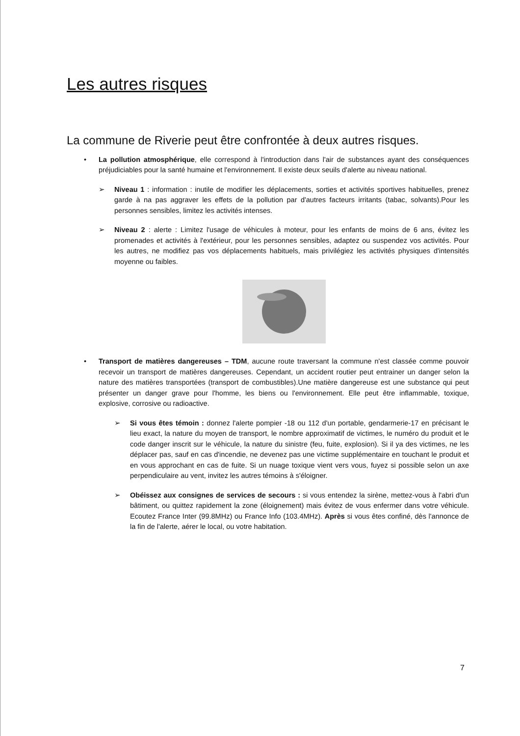Les autres risques
La commune de Riverie peut être confrontée à deux autres risques.
• La pollution atmosphérique, elle correspond à l'introduction dans l'air de substances ayant des conséquences préjudiciables pour la santé humaine et l'environnement. Il existe deux seuils d'alerte au niveau national.
➢ Niveau 1 : information : inutile de modifier les déplacements, sorties et activités sportives habituelles, prenez garde à na pas aggraver les effets de la pollution par d'autres facteurs irritants (tabac, solvants).Pour les personnes sensibles, limitez les activités intenses.
➢ Niveau 2 : alerte : Limitez l'usage de véhicules à moteur, pour les enfants de moins de 6 ans, évitez les promenades et activités à l'extérieur, pour les personnes sensibles, adaptez ou suspendez vos activités. Pour les autres, ne modifiez pas vos déplacements habituels, mais privilégiez les activités physiques d'intensités moyenne ou faibles.
• Transport de matières dangereuses – TDM, aucune route traversant la commune n'est classée comme pouvoir recevoir un transport de matières dangereuses. Cependant, un accident routier peut entrainer un danger selon la nature des matières transportées (transport de combustibles).Une matière dangereuse est une substance qui peut présenter un danger grave pour l'homme, les biens ou l'environnement. Elle peut être inflammable, toxique, explosive, corrosive ou radioactive.
➢ Si vous êtes témoin : donnez l'alerte pompier -18 ou 112 d'un portable, gendarmerie-17 en précisant le lieu exact, la nature du moyen de transport, le nombre approximatif de victimes, le numéro du produit et le code danger inscrit sur le véhicule, la nature du sinistre (feu, fuite, explosion). Si il ya des victimes, ne les déplacer pas, sauf en cas d'incendie, ne devenez pas une victime supplémentaire en touchant le produit et en vous approchant en cas de fuite. Si un nuage toxique vient vers vous, fuyez si possible selon un axe perpendiculaire au vent, invitez les autres témoins à s'éloigner.
➢ Obéissez aux consignes de services de secours : si vous entendez la sirène, mettez-vous à l'abri d'un bâtiment, ou quittez rapidement la zone (éloignement) mais évitez de vous enfermer dans votre véhicule. Ecoutez France Inter (99.8MHz) ou France Info (103.4MHz). Après si vous êtes confiné, dès l'annonce de la fin de l'alerte, aérer le local, ou votre habitation.
7